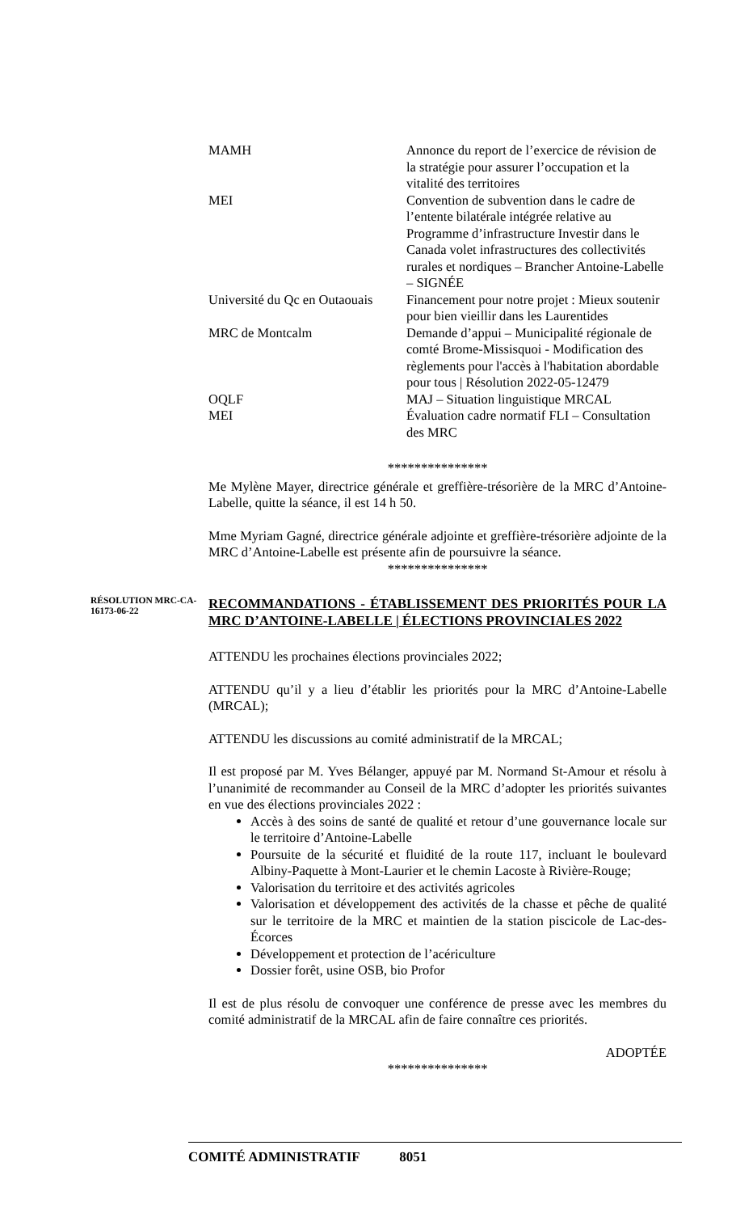| MAMH | Annonce du report de l’exercice de révision de la stratégie pour assurer l’occupation et la vitalité des territoires |
| MEI | Convention de subvention dans le cadre de l’entente bilatérale intégrée relative au Programme d’infrastructure Investir dans le Canada volet infrastructures des collectivités rurales et nordiques – Brancher Antoine-Labelle – SIGNÉE |
| Université du Qc en Outaouais | Financement pour notre projet : Mieux soutenir pour bien vieillir dans les Laurentides |
| MRC de Montcalm | Demande d’appui – Municipalité régionale de comté Brome-Missisquoi - Modification des règlements pour l'accès à l'habitation abordable pour tous / Résolution 2022-05-12479 |
| OQLF | MAJ – Situation linguistique MRCAL |
| MEI | Évaluation cadre normatif FLI – Consultation des MRC |
***************
Me Mylène Mayer, directrice générale et greffière-trésorière de la MRC d’Antoine-Labelle, quitte la séance, il est 14 h 50.
Mme Myriam Gagné, directrice générale adjointe et greffière-trésorière adjointe de la MRC d’Antoine-Labelle est présente afin de poursuivre la séance.
***************
RÉSOLUTION MRC-CA- 16173-06-22
RECOMMANDATIONS - ÉTABLISSEMENT DES PRIORITÉS POUR LA MRC D’ANTOINE-LABELLE | ÉLECTIONS PROVINCIALES 2022
ATTENDU les prochaines élections provinciales 2022;
ATTENDU qu’il y a lieu d’établir les priorités pour la MRC d’Antoine-Labelle (MRCAL);
ATTENDU les discussions au comité administratif de la MRCAL;
Il est proposé par M. Yves Bélanger, appuyé par M. Normand St-Amour et résolu à l’unanimité de recommander au Conseil de la MRC d’adopter les priorités suivantes en vue des élections provinciales 2022 :
Accès à des soins de santé de qualité et retour d’une gouvernance locale sur le territoire d’Antoine-Labelle
Poursuite de la sécurité et fluidité de la route 117, incluant le boulevard Albiny-Paquette à Mont-Laurier et le chemin Lacoste à Rivière-Rouge;
Valorisation du territoire et des activités agricoles
Valorisation et développement des activités de la chasse et pêche de qualité sur le territoire de la MRC et maintien de la station piscicole de Lac-des-Écorces
Développement et protection de l’acériculture
Dossier forêt, usine OSB, bio Profor
Il est de plus résolu de convoquer une conférence de presse avec les membres du comité administratif de la MRCAL afin de faire connaître ces priorités.
ADOPTÉE
***************
COMITÉ ADMINISTRATIF 8051